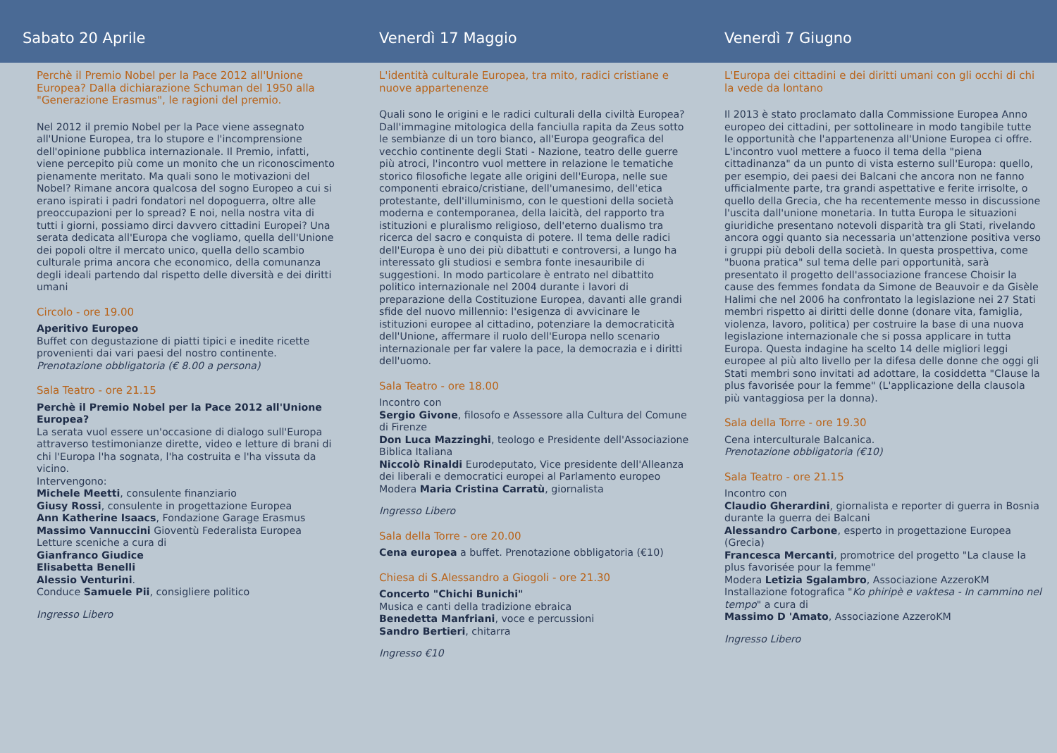Sabato 20 Aprile
Perchè il Premio Nobel per la Pace 2012 all'Unione Europea? Dalla dichiarazione Schuman del 1950 alla "Generazione Erasmus", le ragioni del premio.
Nel 2012 il premio Nobel per la Pace viene assegnato all'Unione Europea, tra lo stupore e l'incomprensione dell'opinione pubblica internazionale. Il Premio, infatti, viene percepito più come un monito che un riconoscimento pienamente meritato. Ma quali sono le motivazioni del Nobel? Rimane ancora qualcosa del sogno Europeo a cui si erano ispirati i padri fondatori nel dopoguerra, oltre alle preoccupazioni per lo spread? E noi, nella nostra vita di tutti i giorni, possiamo dirci davvero cittadini Europei? Una serata dedicata all'Europa che vogliamo, quella dell'Unione dei popoli oltre il mercato unico, quella dello scambio culturale prima ancora che economico, della comunanza degli ideali partendo dal rispetto delle diversità e dei diritti umani
Circolo - ore 19.00
Aperitivo Europeo
Buffet con degustazione di piatti tipici e inedite ricette provenienti dai vari paesi del nostro continente.
Prenotazione obbligatoria (€ 8.00 a persona)
Sala Teatro - ore 21.15
Perchè il Premio Nobel per la Pace 2012 all'Unione Europea?
La serata vuol essere un'occasione di dialogo sull'Europa attraverso testimonianze dirette, video e letture di brani di chi l'Europa l'ha sognata, l'ha costruita e l'ha vissuta da vicino.
Intervengono:
Michele Meetti, consulente finanziario
Giusy Rossi, consulente in progettazione Europea
Ann Katherine Isaacs, Fondazione Garage Erasmus
Massimo Vannuccini Gioventù Federalista Europea
Letture sceniche a cura di
Gianfranco Giudice
Elisabetta Benelli
Alessio Venturini.
Conduce Samuele Pii, consigliere politico
Ingresso Libero
Venerdì 17 Maggio
L'identità culturale Europea, tra mito, radici cristiane e nuove appartenenze
Quali sono le origini e le radici culturali della civiltà Europea? Dall'immagine mitologica della fanciulla rapita da Zeus sotto le sembianze di un toro bianco, all'Europa geografica del vecchio continente degli Stati - Nazione, teatro delle guerre più atroci, l'incontro vuol mettere in relazione le tematiche storico filosofiche legate alle origini dell'Europa, nelle sue componenti ebraico/cristiane, dell'umanesimo, dell'etica protestante, dell'illuminismo, con le questioni della società moderna e contemporanea, della laicità, del rapporto tra istituzioni e pluralismo religioso, dell'eterno dualismo tra ricerca del sacro e conquista di potere. Il tema delle radici dell'Europa è uno dei più dibattuti e controversi, a lungo ha interessato gli studiosi e sembra fonte inesauribile di suggestioni. In modo particolare è entrato nel dibattito politico internazionale nel 2004 durante i lavori di preparazione della Costituzione Europea, davanti alle grandi sfide del nuovo millennio: l'esigenza di avvicinare le istituzioni europee al cittadino, potenziare la democraticità dell'Unione, affermare il ruolo dell'Europa nello scenario internazionale per far valere la pace, la democrazia e i diritti dell'uomo.
Sala Teatro - ore 18.00
Incontro con
Sergio Givone, filosofo e Assessore alla Cultura del Comune di Firenze
Don Luca Mazzinghi, teologo e Presidente dell'Associazione Biblica Italiana
Niccolò Rinaldi Eurodeputato, Vice presidente dell'Alleanza dei liberali e democratici europei al Parlamento europeo
Modera Maria Cristina Carratù, giornalista
Ingresso Libero
Sala della Torre - ore 20.00
Cena europea a buffet. Prenotazione obbligatoria (€10)
Chiesa di S.Alessandro a Giogoli - ore 21.30
Concerto "Chichi Bunichi"
Musica e canti della tradizione ebraica
Benedetta Manfriani, voce e percussioni
Sandro Bertieri, chitarra
Ingresso €10
Venerdì 7 Giugno
L'Europa dei cittadini e dei diritti umani con gli occhi di chi la vede da lontano
Il 2013 è stato proclamato dalla Commissione Europea Anno europeo dei cittadini, per sottolineare in modo tangibile tutte le opportunità che l'appartenenza all'Unione Europea ci offre. L'incontro vuol mettere a fuoco il tema della "piena cittadinanza" da un punto di vista esterno sull'Europa: quello, per esempio, dei paesi dei Balcani che ancora non ne fanno ufficialmente parte, tra grandi aspettative e ferite irrisolte, o quello della Grecia, che ha recentemente messo in discussione l'uscita dall'unione monetaria. In tutta Europa le situazioni giuridiche presentano notevoli disparità tra gli Stati, rivelando ancora oggi quanto sia necessaria un'attenzione positiva verso i gruppi più deboli della società. In questa prospettiva, come "buona pratica" sul tema delle pari opportunità, sarà presentato il progetto dell'associazione francese Choisir la cause des femmes fondata da Simone de Beauvoir e da Gisèle Halimi che nel 2006 ha confrontato la legislazione nei 27 Stati membri rispetto ai diritti delle donne (donare vita, famiglia, violenza, lavoro, politica) per costruire la base di una nuova legislazione internazionale che si possa applicare in tutta Europa. Questa indagine ha scelto 14 delle migliori leggi europee al più alto livello per la difesa delle donne che oggi gli Stati membri sono invitati ad adottare, la cosiddetta "Clause la plus favorisée pour la femme" (L'applicazione della clausola più vantaggiosa per la donna).
Sala della Torre - ore 19.30
Cena interculturale Balcanica.
Prenotazione obbligatoria (€10)
Sala Teatro - ore 21.15
Incontro con
Claudio Gherardini, giornalista e reporter di guerra in Bosnia durante la guerra dei Balcani
Alessandro Carbone, esperto in progettazione Europea (Grecia)
Francesca Mercanti, promotrice del progetto "La clause la plus favorisée pour la femme"
Modera Letizia Sgalambro, Associazione AzzeroKM
Installazione fotografica "Ko phiripè e vaktesa - In cammino nel tempo" a cura di
Massimo D 'Amato, Associazione AzzeroKM
Ingresso Libero